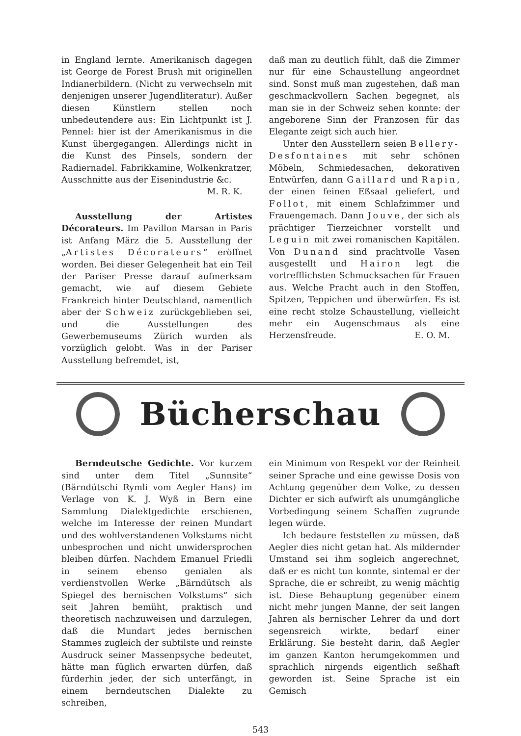in England lernte. Amerikanisch dagegen ist George de Forest Brush mit originellen Indianerbildern. (Nicht zu verwechseln mit denjenigen unserer Jugendliteratur). Außer diesen Künstlern stellen noch unbedeutendere aus: Ein Lichtpunkt ist J. Pennel: hier ist der Amerikanismus in die Kunst übergegangen. Allerdings nicht in die Kunst des Pinsels, sondern der Radiernadel. Fabrikkamine, Wolkenkratzer, Ausschnitte aus der Eisenindustrie &c.
M. R. K.
Ausstellung der Artistes Décorateurs. Im Pavillon Marsan in Paris ist Anfang März die 5. Ausstellung der „Artistes Décorateurs“ eröffnet worden. Bei dieser Gelegenheit hat ein Teil der Pariser Presse darauf aufmerksam gemacht, wie auf diesem Gebiete Frankreich hinter Deutschland, namentlich aber der Schweiz zurückgeblieben sei, und die Ausstellungen des Gewerbemuseums Zürich wurden als vorzüglich gelobt. Was in der Pariser Ausstellung befremdet, ist,
daß man zu deutlich fühlt, daß die Zimmer nur für eine Schaustellung angeordnet sind. Sonst muß man zugestehen, daß man geschmackvollern Sachen begegnet, als man sie in der Schweiz sehen konnte: der angeborene Sinn der Franzosen für das Elegante zeigt sich auch hier.
Unter den Ausstellern seien Bellery-Desfontaines mit sehr schönen Möbeln, Schmiedesachen, dekorativen Entwürfen, dann Gaillard und Rapin, der einen feinen Eßsaal geliefert, und Follot, mit einem Schlafzimmer und Frauengemach. Dann Jouve, der sich als prächtiger Tierzeichner vorstellt und Leguin mit zwei romanischen Kapitälen. Von Dunand sind prachtvolle Vasen ausgestellt und Hairon legt die vortrefflichsten Schmucksachen für Frauen aus. Welche Pracht auch in den Stoffen, Spitzen, Teppichen und überwürfen. Es ist eine recht stolze Schaustellung, vielleicht mehr ein Augenschmaus als eine Herzensfreude. E. O. M.
Bücherschau
Berndeutsche Gedichte. Vor kurzem sind unter dem Titel „Sunnsite“ (Bärndütschi Rymli vom Aegler Hans) im Verlage von K. J. Wyß in Bern eine Sammlung Dialektgedichte erschienen, welche im Interesse der reinen Mundart und des wohlverstandenen Volkstums nicht unbesprochen und nicht unwidersprochen bleiben dürfen. Nachdem Emanuel Friedli in seinem ebenso genialen als verdienstvollen Werke „Bärndütsch als Spiegel des bernischen Volkstums“ sich seit Jahren bemüht, praktisch und theoretisch nachzuweisen und darzulegen, daß die Mundart jedes bernischen Stammes zugleich der subtilste und reinste Ausdruck seiner Massenpsyche bedeutet, hätte man füglich erwarten dürfen, daß fürderhin jeder, der sich unterfängt, in einem berndeutschen Dialekte zu schreiben,
ein Minimum von Respekt vor der Reinheit seiner Sprache und eine gewisse Dosis von Achtung gegenüber dem Volke, zu dessen Dichter er sich aufwirft als unumgängliche Vorbedingung seinem Schaffen zugrunde legen würde.
Ich bedaure feststellen zu müssen, daß Aegler dies nicht getan hat. Als mildernder Umstand sei ihm sogleich angerechnet, daß er es nicht tun konnte, sintemal er der Sprache, die er schreibt, zu wenig mächtig ist. Diese Behauptung gegenüber einem nicht mehr jungen Manne, der seit langen Jahren als bernischer Lehrer da und dort segensreich wirkte, bedarf einer Erklärung. Sie besteht darin, daß Aegler im ganzen Kanton herumgekommen und sprachlich nirgends eigentlich seßhaft geworden ist. Seine Sprache ist ein Gemisch
543